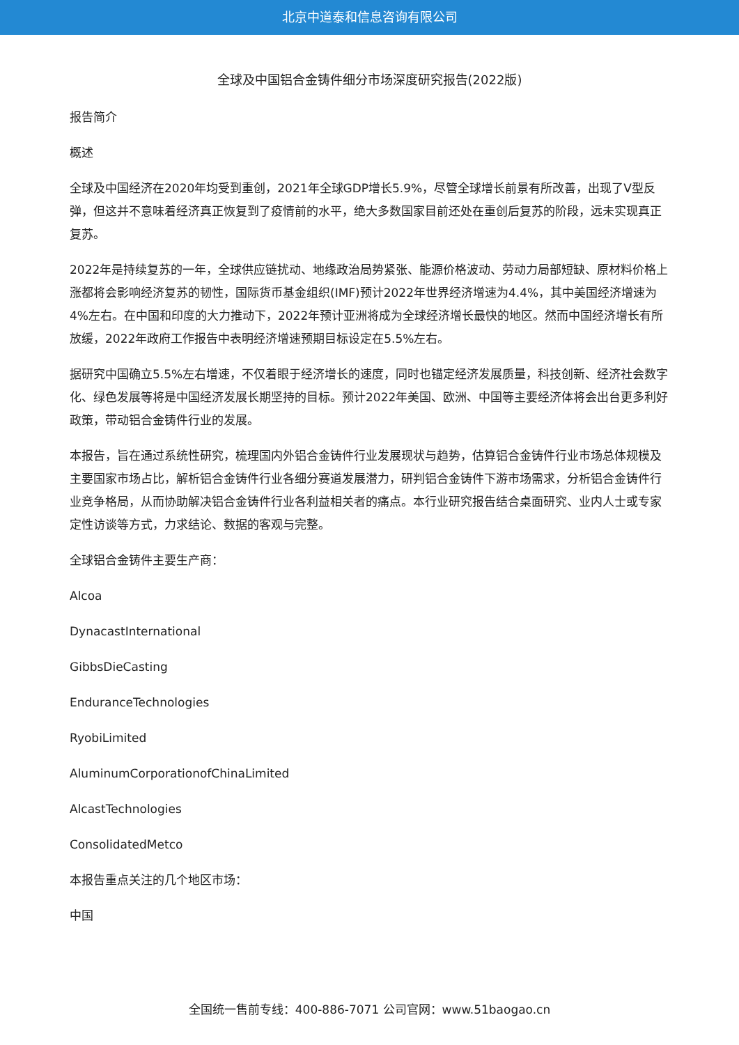北京中道泰和信息咨询有限公司
全球及中国铝合金铸件细分市场深度研究报告(2022版)
报告简介
概述
全球及中国经济在2020年均受到重创，2021年全球GDP增长5.9%，尽管全球增长前景有所改善，出现了V型反弹，但这并不意味着经济真正恢复到了疫情前的水平，绝大多数国家目前还处在重创后复苏的阶段，远未实现真正复苏。
2022年是持续复苏的一年，全球供应链扰动、地缘政治局势紧张、能源价格波动、劳动力局部短缺、原材料价格上涨都将会影响经济复苏的韧性，国际货币基金组织(IMF)预计2022年世界经济增速为4.4%，其中美国经济增速为4%左右。在中国和印度的大力推动下，2022年预计亚洲将成为全球经济增长最快的地区。然而中国经济增长有所放缓，2022年政府工作报告中表明经济增速预期目标设定在5.5%左右。
据研究中国确立5.5%左右增速，不仅着眼于经济增长的速度，同时也锚定经济发展质量，科技创新、经济社会数字化、绿色发展等将是中国经济发展长期坚持的目标。预计2022年美国、欧洲、中国等主要经济体将会出台更多利好政策，带动铝合金铸件行业的发展。
本报告，旨在通过系统性研究，梳理国内外铝合金铸件行业发展现状与趋势，估算铝合金铸件行业市场总体规模及主要国家市场占比，解析铝合金铸件行业各细分赛道发展潜力，研判铝合金铸件下游市场需求，分析铝合金铸件行业竞争格局，从而协助解决铝合金铸件行业各利益相关者的痛点。本行业研究报告结合桌面研究、业内人士或专家定性访谈等方式，力求结论、数据的客观与完整。
全球铝合金铸件主要生产商：
Alcoa
DynacastInternational
GibbsDieCasting
EnduranceTechnologies
RyobiLimited
AluminumCorporationofChinaLimited
AlcastTechnologies
ConsolidatedMetco
本报告重点关注的几个地区市场：
中国
全国统一售前专线：400-886-7071 公司官网：www.51baogao.cn